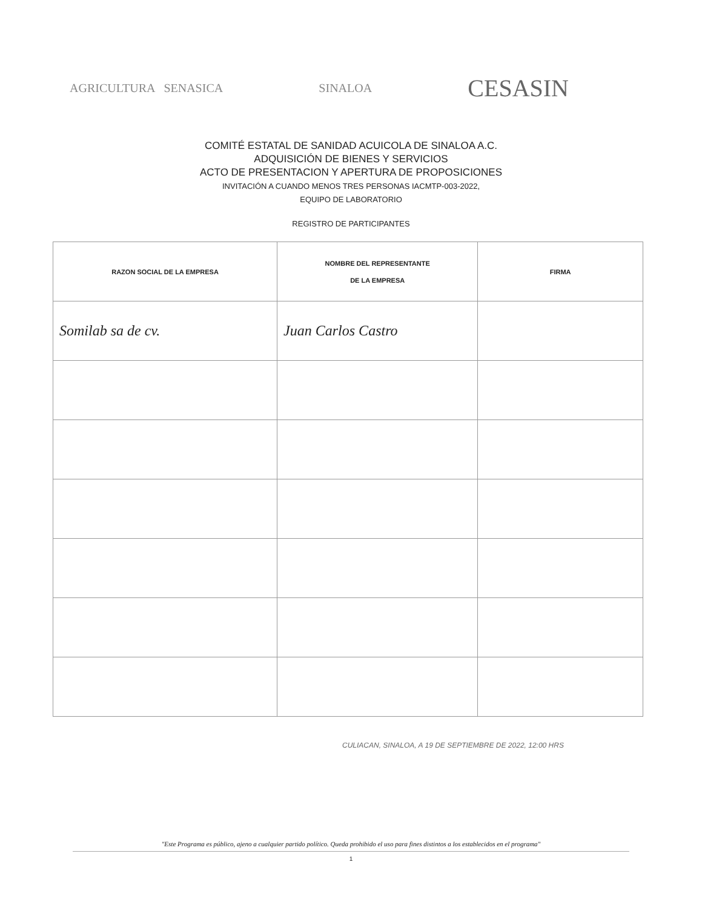AGRICULTURA SENASICA SINALOA CESASIN
COMITÉ ESTATAL DE SANIDAD ACUICOLA DE SINALOA A.C.
ADQUISICIÓN DE BIENES Y SERVICIOS
ACTO DE PRESENTACION Y APERTURA DE PROPOSICIONES
INVITACIÓN A CUANDO MENOS TRES PERSONAS IACMTP-003-2022,
EQUIPO DE LABORATORIO
REGISTRO DE PARTICIPANTES
| RAZON SOCIAL DE LA EMPRESA | NOMBRE DEL REPRESENTANTE DE LA EMPRESA | FIRMA |
| --- | --- | --- |
| Somilab sa de cv. | Juan Carlos Castro | |
CULIACAN, SINALOA, A 19 DE SEPTIEMBRE DE 2022, 12:00 HRS
"Este Programa es público, ajeno a cualquier partido político. Queda prohibido el uso para fines distintos a los establecidos en el programa"
1